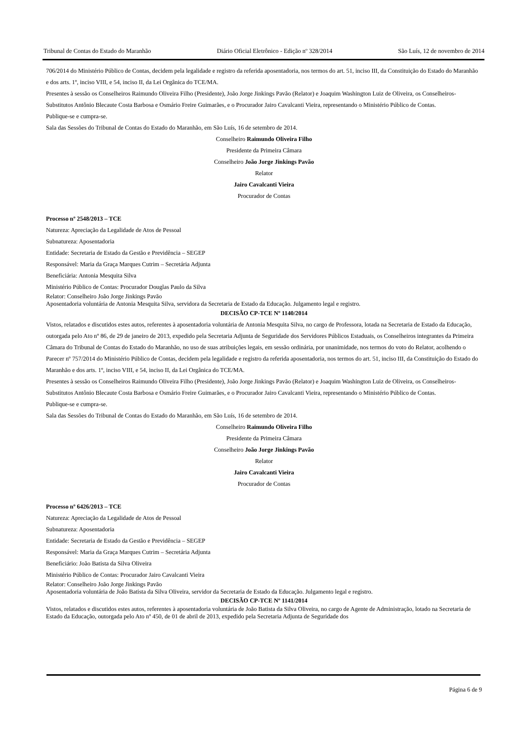Tribunal de Contas do Estado do Maranhão Diário Oficial Eletrônico - Edição nº 328/2014 São Luís, 12 de novembro de 2014
706/2014 do Ministério Público de Contas, decidem pela legalidade e registro da referida aposentadoria, nos termos do art. 51, inciso III, da Constituição do Estado do Maranhão e dos arts. 1º, inciso VIII, e 54, inciso II, da Lei Orgânica do TCE/MA.
Presentes à sessão os Conselheiros Raimundo Oliveira Filho (Presidente), João Jorge Jinkings Pavão (Relator) e Joaquim Washington Luiz de Oliveira, os Conselheiros-Substitutos Antônio Blecaute Costa Barbosa e Osmário Freire Guimarães, e o Procurador Jairo Cavalcanti Vieira, representando o Ministério Público de Contas.
Publique-se e cumpra-se.
Sala das Sessões do Tribunal de Contas do Estado do Maranhão, em São Luís, 16 de setembro de 2014.
Conselheiro Raimundo Oliveira Filho
Presidente da Primeira Câmara
Conselheiro João Jorge Jinkings Pavão
Relator
Jairo Cavalcanti Vieira
Procurador de Contas
Processo nº 2548/2013 – TCE
Natureza: Apreciação da Legalidade de Atos de Pessoal
Subnatureza: Aposentadoria
Entidade: Secretaria de Estado da Gestão e Previdência – SEGEP
Responsável: Maria da Graça Marques Cutrim – Secretária Adjunta
Beneficiária: Antonia Mesquita Silva
Ministério Público de Contas: Procurador Douglas Paulo da Silva
Relator: Conselheiro João Jorge Jinkings Pavão
Aposentadoria voluntária de Antonia Mesquita Silva, servidora da Secretaria de Estado da Educação. Julgamento legal e registro.
DECISÃO CP-TCE Nº 1140/2014
Vistos, relatados e discutidos estes autos, referentes à aposentadoria voluntária de Antonia Mesquita Silva, no cargo de Professora, lotada na Secretaria de Estado da Educação, outorgada pelo Ato nº 86, de 29 de janeiro de 2013, expedido pela Secretaria Adjunta de Seguridade dos Servidores Públicos Estaduais, os Conselheiros integrantes da Primeira Câmara do Tribunal de Contas do Estado do Maranhão, no uso de suas atribuições legais, em sessão ordinária, por unanimidade, nos termos do voto do Relator, acolhendo o Parecer nº 757/2014 do Ministério Público de Contas, decidem pela legalidade e registro da referida aposentadoria, nos termos do art. 51, inciso III, da Constituição do Estado do Maranhão e dos arts. 1º, inciso VIII, e 54, inciso II, da Lei Orgânica do TCE/MA.
Presentes à sessão os Conselheiros Raimundo Oliveira Filho (Presidente), João Jorge Jinkings Pavão (Relator) e Joaquim Washington Luiz de Oliveira, os Conselheiros-Substitutos Antônio Blecaute Costa Barbosa e Osmário Freire Guimarães, e o Procurador Jairo Cavalcanti Vieira, representando o Ministério Público de Contas.
Publique-se e cumpra-se.
Sala das Sessões do Tribunal de Contas do Estado do Maranhão, em São Luís, 16 de setembro de 2014.
Conselheiro Raimundo Oliveira Filho
Presidente da Primeira Câmara
Conselheiro João Jorge Jinkings Pavão
Relator
Jairo Cavalcanti Vieira
Procurador de Contas
Processo nº 6426/2013 – TCE
Natureza: Apreciação da Legalidade de Atos de Pessoal
Subnatureza: Aposentadoria
Entidade: Secretaria de Estado da Gestão e Previdência – SEGEP
Responsável: Maria da Graça Marques Cutrim – Secretária Adjunta
Beneficiário: João Batista da Silva Oliveira
Ministério Público de Contas: Procurador Jairo Cavalcanti Vieira
Relator: Conselheiro João Jorge Jinkings Pavão
Aposentadoria voluntária de João Batista da Silva Oliveira, servidor da Secretaria de Estado da Educação. Julgamento legal e registro.
DECISÃO CP-TCE Nº 1141/2014
Vistos, relatados e discutidos estes autos, referentes à aposentadoria voluntária de João Batista da Silva Oliveira, no cargo de Agente de Administração, lotado na Secretaria de Estado da Educação, outorgada pelo Ato nº 450, de 01 de abril de 2013, expedido pela Secretaria Adjunta de Seguridade dos
Página 6 de 9